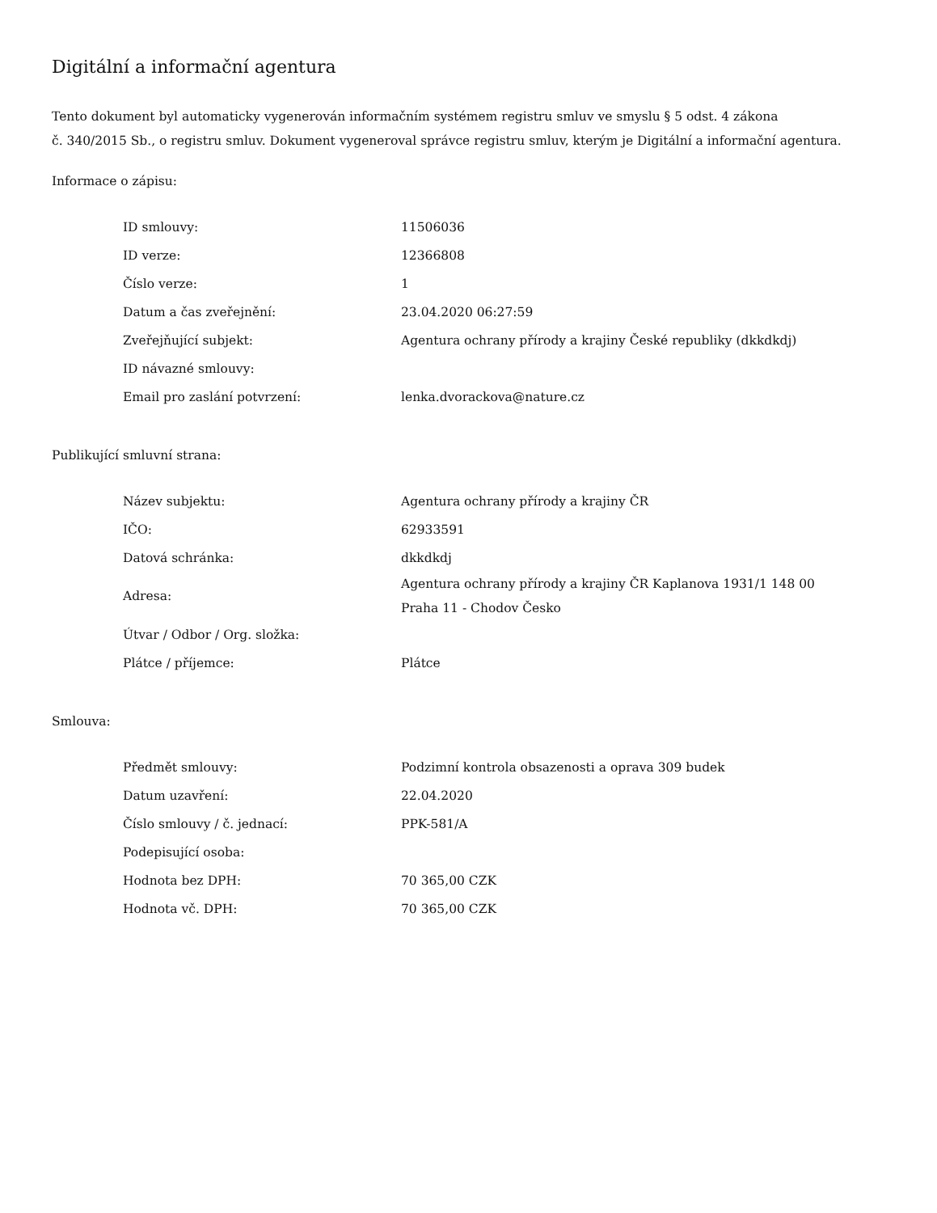Digitální a informační agentura
Tento dokument byl automaticky vygenerován informačním systémem registru smluv ve smyslu § 5 odst. 4 zákona
č. 340/2015 Sb., o registru smluv. Dokument vygeneroval správce registru smluv, kterým je Digitální a informační agentura.
Informace o zápisu:
| ID smlouvy: | 11506036 |
| ID verze: | 12366808 |
| Číslo verze: | 1 |
| Datum a čas zveřejnění: | 23.04.2020 06:27:59 |
| Zveřejňující subjekt: | Agentura ochrany přírody a krajiny České republiky (dkkdkdj) |
| ID návazné smlouvy: | |
| Email pro zaslání potvrzení: | lenka.dvorackova@nature.cz |
Publikující smluvní strana:
| Název subjektu: | Agentura ochrany přírody a krajiny ČR |
| IČO: | 62933591 |
| Datová schránka: | dkkdkdj |
| Adresa: | Agentura ochrany přírody a krajiny ČR Kaplanova 1931/1 148 00 Praha 11 - Chodov Česko |
| Útvar / Odbor / Org. složka: | |
| Plátce / příjemce: | Plátce |
Smlouva:
| Předmět smlouvy: | Podzimní kontrola obsazenosti a oprava 309 budek |
| Datum uzavření: | 22.04.2020 |
| Číslo smlouvy / č. jednací: | PPK-581/A |
| Podepisující osoba: | |
| Hodnota bez DPH: | 70 365,00 CZK |
| Hodnota vč. DPH: | 70 365,00 CZK |